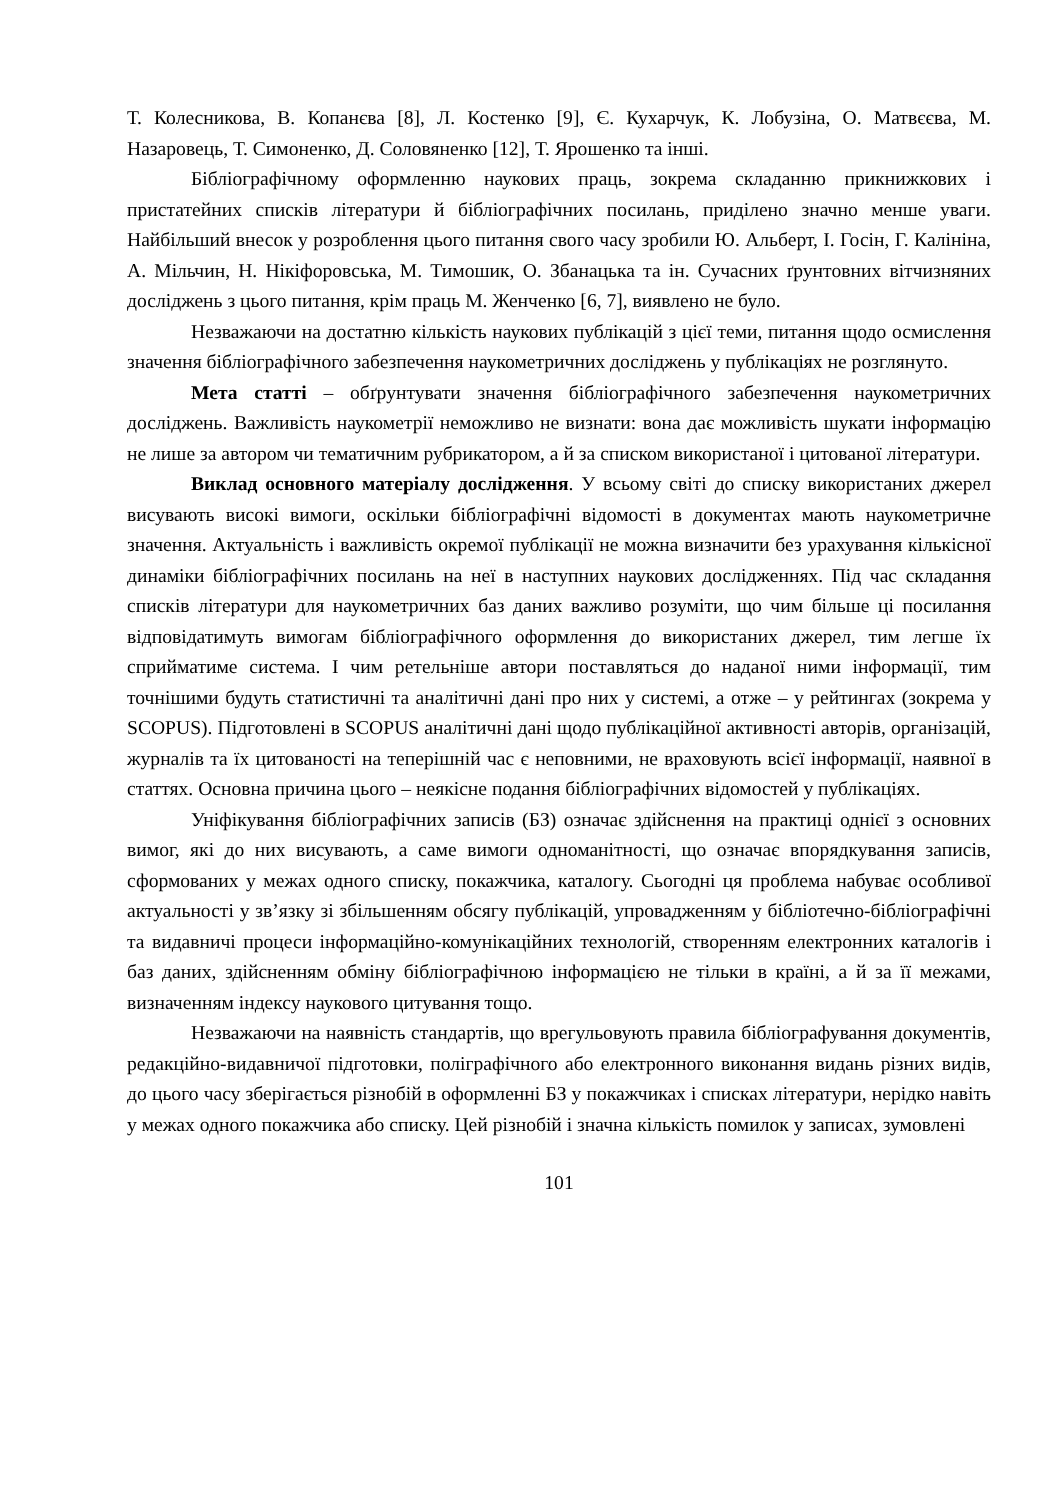Т. Колесникова, В. Копанєва [8], Л. Костенко [9], Є. Кухарчук, К. Лобузіна, О. Матвєєва, М. Назаровець, Т. Симоненко, Д. Соловяненко [12], Т. Ярошенко та інші.
Бібліографічному оформленню наукових праць, зокрема складанню прикнижкових і пристатейних списків літератури й бібліографічних посилань, приділено значно менше уваги. Найбільший внесок у розроблення цього питання свого часу зробили Ю. Альберт, І. Госін, Г. Калініна, А. Мільчин, Н. Нікіфоровська, М. Тимошик, О. Збанацька та ін. Сучасних ґрунтовних вітчизняних досліджень з цього питання, крім праць М. Женченко [6, 7], виявлено не було.
Незважаючи на достатню кількість наукових публікацій з цієї теми, питання щодо осмислення значення бібліографічного забезпечення наукометричних досліджень у публікаціях не розглянуто.
Мета статті – обґрунтувати значення бібліографічного забезпечення наукометричних досліджень. Важливість наукометрії неможливо не визнати: вона дає можливість шукати інформацію не лише за автором чи тематичним рубрикатором, а й за списком використаної і цитованої літератури.
Виклад основного матеріалу дослідження. У всьому світі до списку використаних джерел висувають високі вимоги, оскільки бібліографічні відомості в документах мають наукометричне значення. Актуальність і важливість окремої публікації не можна визначити без урахування кількісної динаміки бібліографічних посилань на неї в наступних наукових дослідженнях. Під час складання списків літератури для наукометричних баз даних важливо розуміти, що чим більше ці посилання відповідатимуть вимогам бібліографічного оформлення до використаних джерел, тим легше їх сприйматиме система. І чим ретельніше автори поставляться до наданої ними інформації, тим точнішими будуть статистичні та аналітичні дані про них у системі, а отже – у рейтингах (зокрема у SCOPUS). Підготовлені в SCOPUS аналітичні дані щодо публікаційної активності авторів, організацій, журналів та їх цитованості на теперішній час є неповними, не враховують всієї інформації, наявної в статтях. Основна причина цього – неякісне подання бібліографічних відомостей у публікаціях.
Уніфікування бібліографічних записів (БЗ) означає здійснення на практиці однієї з основних вимог, які до них висувають, а саме вимоги одноманітності, що означає впорядкування записів, сформованих у межах одного списку, покажчика, каталогу. Сьогодні ця проблема набуває особливої актуальності у зв’язку зі збільшенням обсягу публікацій, упровадженням у бібліотечно-бібліографічні та видавничі процеси інформаційно-комунікаційних технологій, створенням електронних каталогів і баз даних, здійсненням обміну бібліографічною інформацією не тільки в країні, а й за її межами, визначенням індексу наукового цитування тощо.
Незважаючи на наявність стандартів, що врегульовують правила бібліографування документів, редакційно-видавничої підготовки, поліграфічного або електронного виконання видань різних видів, до цього часу зберігається різнобій в оформленні БЗ у покажчиках і списках літератури, нерідко навіть у межах одного покажчика або списку. Цей різнобій і значна кількість помилок у записах, зумовлені
101